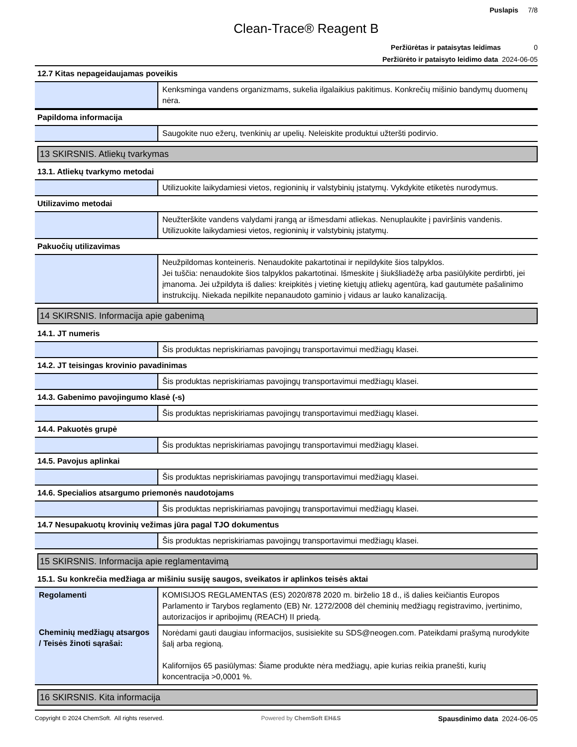Puslapis 7/8
Clean-Trace® Reagent B
Peržiūrėtas ir pataisytas leidimas 0
Peržiūrėto ir pataisyto leidimo data 2024-06-05
12.7 Kitas nepageidaujamas poveikis
| | Kenksminga vandens organizmams, sukelia ilgalaikius pakitimus. Konkrečių mišinio bandymų duomenų nėra. |
Papildoma informacija
| | Saugokite nuo ežerų, tvenkinių ar upelių. Neleiskite produktui užteršti podirvio. |
13 SKIRSNIS. Atliekų tvarkymas
13.1. Atliekų tvarkymo metodai
| | Utilizuokite laikydamiesi vietos, regioninių ir valstybinių įstatymų. Vykdykite etiketės nurodymus. |
Utilizavimo metodai
| | Neužterškite vandens valydami įrangą ar išmesdami atliekas. Nenuplaukite į paviršinis vandenis. Utilizuokite laikydamiesi vietos, regioninių ir valstybinių įstatymų. |
Pakuočių utilizavimas
| | Neužpildomas konteineris. Nenaudokite pakartotinai ir nepildykite šios talpyklos. Jei tuščia: nenaudokite šios talpyklos pakartotinai. Išmeskite į šiukšliadėžę arba pasiūlykite perdirbti, jei įmanoma. Jei užpildyta iš dalies: kreipkitės į vietinę kietųjų atliekų agentūrą, kad gautumėte pašalinimo instrukcijų. Niekada nepilkite nepanaudoto gaminio į vidaus ar lauko kanalizaciją. |
14 SKIRSNIS. Informacija apie gabenimą
14.1. JT numeris
| | Šis produktas nepriskiriamas pavojingų transportavimui medžiagų klasei. |
14.2. JT teisingas krovinio pavadinimas
| | Šis produktas nepriskiriamas pavojingų transportavimui medžiagų klasei. |
14.3. Gabenimo pavojingumo klasė (-s)
| | Šis produktas nepriskiriamas pavojingų transportavimui medžiagų klasei. |
14.4. Pakuotės grupė
| | Šis produktas nepriskiriamas pavojingų transportavimui medžiagų klasei. |
14.5. Pavojus aplinkai
| | Šis produktas nepriskiriamas pavojingų transportavimui medžiagų klasei. |
14.6. Specialios atsargumo priemonės naudotojams
| | Šis produktas nepriskiriamas pavojingų transportavimui medžiagų klasei. |
14.7 Nesupakuotų krovinių vežimas jūra pagal TJO dokumentus
| | Šis produktas nepriskiriamas pavojingų transportavimui medžiagų klasei. |
15 SKIRSNIS. Informacija apie reglamentavimą
15.1. Su konkrečia medžiaga ar mišiniu susiję saugos, sveikatos ir aplinkos teisės aktai
| Regolamenti | KOMISIJOS REGLAMENTAS (ES) 2020/878 2020 m. birželio 18 d., iš dalies keičiantis Europos Parlamento ir Tarybos reglamento (EB) Nr. 1272/2008 dėl cheminių medžiagų registravimo, įvertinimo, autorizacijos ir apribojimų (REACH) II priedą. |
| Cheminių medžiagų atsargos / Teisės žinoti sąrašai: | Norėdami gauti daugiau informacijos, susisiekite su SDS@neogen.com. Pateikdami prašymą nurodykite šalį arba regioną. Kalifornijos 65 pasiūlymas: Šiame produkte nėra medžiagų, apie kurias reikia pranešti, kurių koncentracija >0,0001 %. |
16 SKIRSNIS. Kita informacija
Copyright © 2024 ChemSoft. All rights reserved. Powered by ChemSoft EH&S Spausdinimo data 2024-06-05